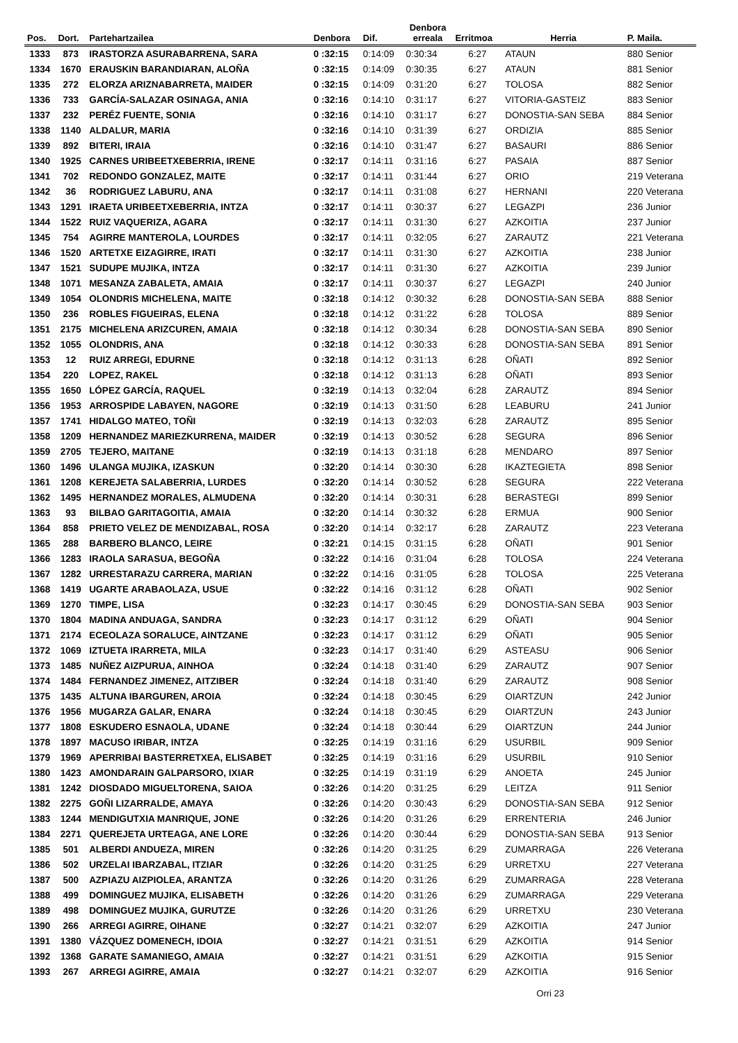| Pos. | Dort. | Partehartzailea | Denbora | Dif. | Denbora erreala | Erritmoa | Herria | P. Maila. |
| --- | --- | --- | --- | --- | --- | --- | --- | --- |
| 1333 | 873 | IRASTORZA ASURABARRENA, SARA | 0 :32:15 | 0:14:09 | 0:30:34 | 6:27 | ATAUN | 880 Senior |
| 1334 | 1670 | ERAUSKIN BARANDIARAN, ALOÑA | 0 :32:15 | 0:14:09 | 0:30:35 | 6:27 | ATAUN | 881 Senior |
| 1335 | 272 | ELORZA ARIZNABARRETA, MAIDER | 0 :32:15 | 0:14:09 | 0:31:20 | 6:27 | TOLOSA | 882 Senior |
| 1336 | 733 | GARCÍA-SALAZAR OSINAGA, ANIA | 0 :32:16 | 0:14:10 | 0:31:17 | 6:27 | VITORIA-GASTEIZ | 883 Senior |
| 1337 | 232 | PERÉZ FUENTE, SONIA | 0 :32:16 | 0:14:10 | 0:31:17 | 6:27 | DONOSTIA-SAN SEBA | 884 Senior |
| 1338 | 1140 | ALDALUR, MARIA | 0 :32:16 | 0:14:10 | 0:31:39 | 6:27 | ORDIZIA | 885 Senior |
| 1339 | 892 | BITERI, IRAIA | 0 :32:16 | 0:14:10 | 0:31:47 | 6:27 | BASAURI | 886 Senior |
| 1340 | 1925 | CARNES URIBEETXEBERRIA, IRENE | 0 :32:17 | 0:14:11 | 0:31:16 | 6:27 | PASAIA | 887 Senior |
| 1341 | 702 | REDONDO GONZALEZ, MAITE | 0 :32:17 | 0:14:11 | 0:31:44 | 6:27 | ORIO | 219 Veterana |
| 1342 | 36 | RODRIGUEZ LABURU, ANA | 0 :32:17 | 0:14:11 | 0:31:08 | 6:27 | HERNANI | 220 Veterana |
| 1343 | 1291 | IRAETA URIBEETXEBERRIA, INTZA | 0 :32:17 | 0:14:11 | 0:30:37 | 6:27 | LEGAZPI | 236 Junior |
| 1344 | 1522 | RUIZ VAQUERIZA, AGARA | 0 :32:17 | 0:14:11 | 0:31:30 | 6:27 | AZKOITIA | 237 Junior |
| 1345 | 754 | AGIRRE MANTEROLA, LOURDES | 0 :32:17 | 0:14:11 | 0:32:05 | 6:27 | ZARAUTZ | 221 Veterana |
| 1346 | 1520 | ARTETXE EIZAGIRRE, IRATI | 0 :32:17 | 0:14:11 | 0:31:30 | 6:27 | AZKOITIA | 238 Junior |
| 1347 | 1521 | SUDUPE MUJIKA, INTZA | 0 :32:17 | 0:14:11 | 0:31:30 | 6:27 | AZKOITIA | 239 Junior |
| 1348 | 1071 | MESANZA ZABALETA, AMAIA | 0 :32:17 | 0:14:11 | 0:30:37 | 6:27 | LEGAZPI | 240 Junior |
| 1349 | 1054 | OLONDRIS MICHELENA, MAITE | 0 :32:18 | 0:14:12 | 0:30:32 | 6:28 | DONOSTIA-SAN SEBA | 888 Senior |
| 1350 | 236 | ROBLES FIGUEIRAS, ELENA | 0 :32:18 | 0:14:12 | 0:31:22 | 6:28 | TOLOSA | 889 Senior |
| 1351 | 2175 | MICHELENA ARIZCUREN, AMAIA | 0 :32:18 | 0:14:12 | 0:30:34 | 6:28 | DONOSTIA-SAN SEBA | 890 Senior |
| 1352 | 1055 | OLONDRIS, ANA | 0 :32:18 | 0:14:12 | 0:30:33 | 6:28 | DONOSTIA-SAN SEBA | 891 Senior |
| 1353 | 12 | RUIZ ARREGI, EDURNE | 0 :32:18 | 0:14:12 | 0:31:13 | 6:28 | OÑATI | 892 Senior |
| 1354 | 220 | LOPEZ, RAKEL | 0 :32:18 | 0:14:12 | 0:31:13 | 6:28 | OÑATI | 893 Senior |
| 1355 | 1650 | LÓPEZ GARCÍA, RAQUEL | 0 :32:19 | 0:14:13 | 0:32:04 | 6:28 | ZARAUTZ | 894 Senior |
| 1356 | 1953 | ARROSPIDE LABAYEN, NAGORE | 0 :32:19 | 0:14:13 | 0:31:50 | 6:28 | LEABURU | 241 Junior |
| 1357 | 1741 | HIDALGO MATEO, TOÑI | 0 :32:19 | 0:14:13 | 0:32:03 | 6:28 | ZARAUTZ | 895 Senior |
| 1358 | 1209 | HERNANDEZ MARIEZKURRENA, MAIDER | 0 :32:19 | 0:14:13 | 0:30:52 | 6:28 | SEGURA | 896 Senior |
| 1359 | 2705 | TEJERO, MAITANE | 0 :32:19 | 0:14:13 | 0:31:18 | 6:28 | MENDARO | 897 Senior |
| 1360 | 1496 | ULANGA MUJIKA, IZASKUN | 0 :32:20 | 0:14:14 | 0:30:30 | 6:28 | IKAZTEGIETA | 898 Senior |
| 1361 | 1208 | KEREJETA SALABERRIA, LURDES | 0 :32:20 | 0:14:14 | 0:30:52 | 6:28 | SEGURA | 222 Veterana |
| 1362 | 1495 | HERNANDEZ MORALES, ALMUDENA | 0 :32:20 | 0:14:14 | 0:30:31 | 6:28 | BERASTEGI | 899 Senior |
| 1363 | 93 | BILBAO GARITAGOITIA, AMAIA | 0 :32:20 | 0:14:14 | 0:30:32 | 6:28 | ERMUA | 900 Senior |
| 1364 | 858 | PRIETO VELEZ DE MENDIZABAL, ROSA | 0 :32:20 | 0:14:14 | 0:32:17 | 6:28 | ZARAUTZ | 223 Veterana |
| 1365 | 288 | BARBERO BLANCO, LEIRE | 0 :32:21 | 0:14:15 | 0:31:15 | 6:28 | OÑATI | 901 Senior |
| 1366 | 1283 | IRAOLA SARASUA, BEGOÑA | 0 :32:22 | 0:14:16 | 0:31:04 | 6:28 | TOLOSA | 224 Veterana |
| 1367 | 1282 | URRESTARAZU CARRERA, MARIAN | 0 :32:22 | 0:14:16 | 0:31:05 | 6:28 | TOLOSA | 225 Veterana |
| 1368 | 1419 | UGARTE ARABAOLAZA, USUE | 0 :32:22 | 0:14:16 | 0:31:12 | 6:28 | OÑATI | 902 Senior |
| 1369 | 1270 | TIMPE, LISA | 0 :32:23 | 0:14:17 | 0:30:45 | 6:29 | DONOSTIA-SAN SEBA | 903 Senior |
| 1370 | 1804 | MADINA ANDUAGA, SANDRA | 0 :32:23 | 0:14:17 | 0:31:12 | 6:29 | OÑATI | 904 Senior |
| 1371 | 2174 | ECEOLAZA SORALUCE, AINTZANE | 0 :32:23 | 0:14:17 | 0:31:12 | 6:29 | OÑATI | 905 Senior |
| 1372 | 1069 | IZTUETA IRARRETA, MILA | 0 :32:23 | 0:14:17 | 0:31:40 | 6:29 | ASTEASU | 906 Senior |
| 1373 | 1485 | NUÑEZ AIZPURUA, AINHOA | 0 :32:24 | 0:14:18 | 0:31:40 | 6:29 | ZARAUTZ | 907 Senior |
| 1374 | 1484 | FERNANDEZ JIMENEZ, AITZIBER | 0 :32:24 | 0:14:18 | 0:31:40 | 6:29 | ZARAUTZ | 908 Senior |
| 1375 | 1435 | ALTUNA IBARGUREN, AROIA | 0 :32:24 | 0:14:18 | 0:30:45 | 6:29 | OIARTZUN | 242 Junior |
| 1376 | 1956 | MUGARZA GALAR, ENARA | 0 :32:24 | 0:14:18 | 0:30:45 | 6:29 | OIARTZUN | 243 Junior |
| 1377 | 1808 | ESKUDERO ESNAOLA, UDANE | 0 :32:24 | 0:14:18 | 0:30:44 | 6:29 | OIARTZUN | 244 Junior |
| 1378 | 1897 | MACUSO IRIBAR, INTZA | 0 :32:25 | 0:14:19 | 0:31:16 | 6:29 | USURBIL | 909 Senior |
| 1379 | 1969 | APERRIBAI BASTERRETXEA, ELISABET | 0 :32:25 | 0:14:19 | 0:31:16 | 6:29 | USURBIL | 910 Senior |
| 1380 | 1423 | AMONDARAIN GALPARSORO, IXIAR | 0 :32:25 | 0:14:19 | 0:31:19 | 6:29 | ANOETA | 245 Junior |
| 1381 | 1242 | DIOSDADO MIGUELTORENA, SAIOA | 0 :32:26 | 0:14:20 | 0:31:25 | 6:29 | LEITZA | 911 Senior |
| 1382 | 2275 | GOÑI LIZARRALDE, AMAYA | 0 :32:26 | 0:14:20 | 0:30:43 | 6:29 | DONOSTIA-SAN SEBA | 912 Senior |
| 1383 | 1244 | MENDIGUTXIA MANRIQUE, JONE | 0 :32:26 | 0:14:20 | 0:31:26 | 6:29 | ERRENTERIA | 246 Junior |
| 1384 | 2271 | QUEREJETA URTEAGA, ANE LORE | 0 :32:26 | 0:14:20 | 0:30:44 | 6:29 | DONOSTIA-SAN SEBA | 913 Senior |
| 1385 | 501 | ALBERDI ANDUEZA, MIREN | 0 :32:26 | 0:14:20 | 0:31:25 | 6:29 | ZUMARRAGA | 226 Veterana |
| 1386 | 502 | URZELAI IBARZABAL, ITZIAR | 0 :32:26 | 0:14:20 | 0:31:25 | 6:29 | URRETXU | 227 Veterana |
| 1387 | 500 | AZPIAZU AIZPIOLEA, ARANTZA | 0 :32:26 | 0:14:20 | 0:31:26 | 6:29 | ZUMARRAGA | 228 Veterana |
| 1388 | 499 | DOMINGUEZ MUJIKA, ELISABETH | 0 :32:26 | 0:14:20 | 0:31:26 | 6:29 | ZUMARRAGA | 229 Veterana |
| 1389 | 498 | DOMINGUEZ MUJIKA, GURUTZE | 0 :32:26 | 0:14:20 | 0:31:26 | 6:29 | URRETXU | 230 Veterana |
| 1390 | 266 | ARREGI AGIRRE, OIHANE | 0 :32:27 | 0:14:21 | 0:32:07 | 6:29 | AZKOITIA | 247 Junior |
| 1391 | 1380 | VÁZQUEZ DOMENECH, IDOIA | 0 :32:27 | 0:14:21 | 0:31:51 | 6:29 | AZKOITIA | 914 Senior |
| 1392 | 1368 | GARATE SAMANIEGO, AMAIA | 0 :32:27 | 0:14:21 | 0:31:51 | 6:29 | AZKOITIA | 915 Senior |
| 1393 | 267 | ARREGI AGIRRE, AMAIA | 0 :32:27 | 0:14:21 | 0:32:07 | 6:29 | AZKOITIA | 916 Senior |
Orri 23